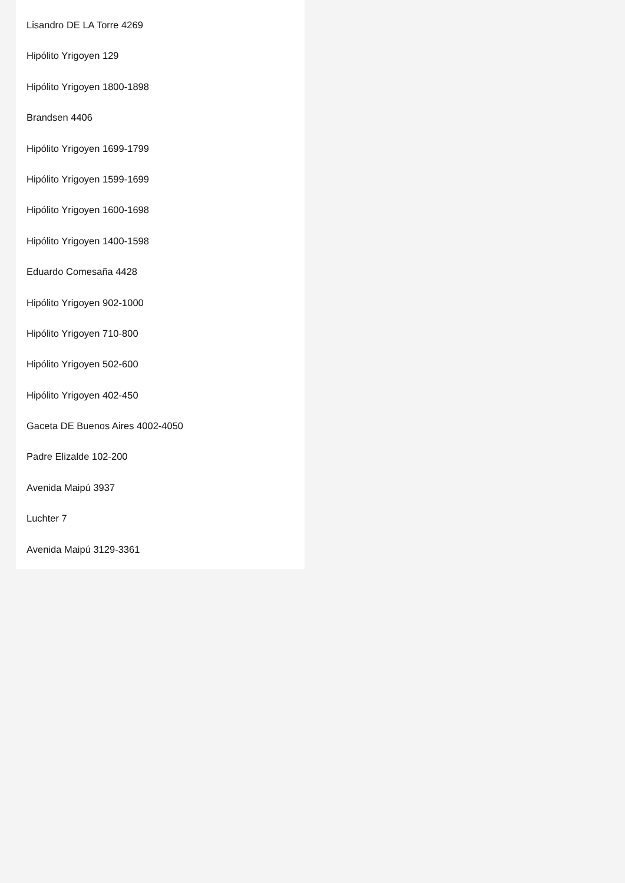Lisandro DE LA Torre 4269
Hipólito Yrigoyen 129
Hipólito Yrigoyen 1800-1898
Brandsen 4406
Hipólito Yrigoyen 1699-1799
Hipólito Yrigoyen 1599-1699
Hipólito Yrigoyen 1600-1698
Hipólito Yrigoyen 1400-1598
Eduardo Comesaña 4428
Hipólito Yrigoyen 902-1000
Hipólito Yrigoyen 710-800
Hipólito Yrigoyen 502-600
Hipólito Yrigoyen 402-450
Gaceta DE Buenos Aires 4002-4050
Padre Elizalde 102-200
Avenida Maipú 3937
Luchter 7
Avenida Maipú 3129-3361